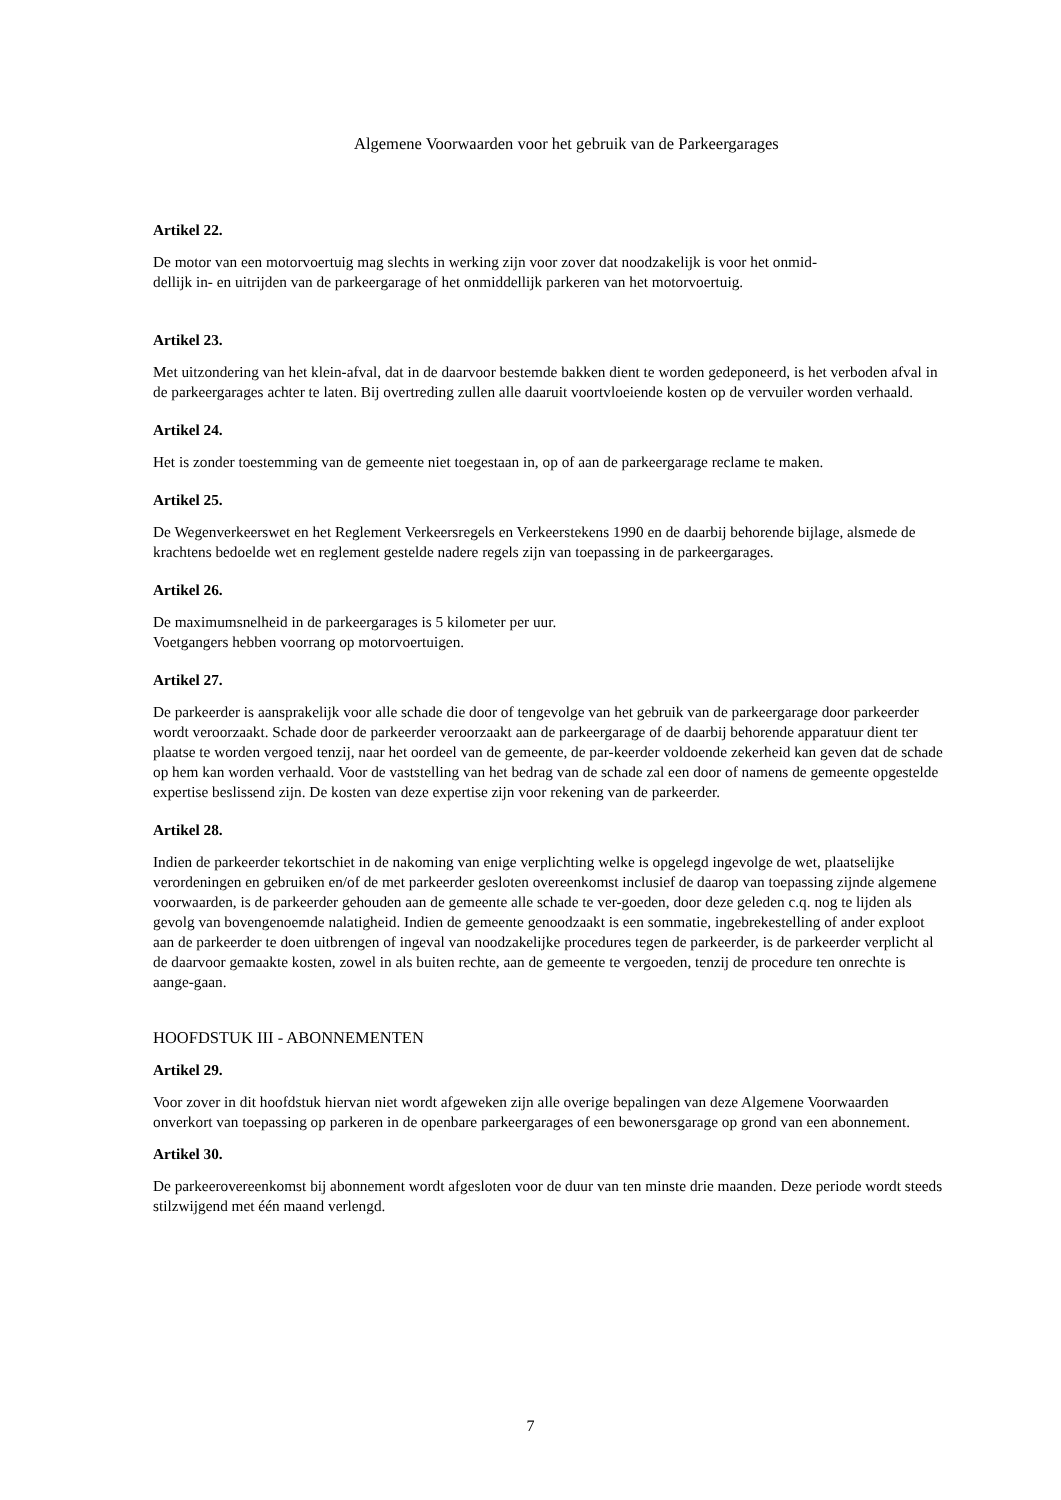Algemene Voorwaarden voor het gebruik van de Parkeergarages
Artikel 22.
De motor van een motorvoertuig mag slechts in werking zijn voor zover dat noodzakelijk is voor het onmid-
dellijk in- en uitrijden van de parkeergarage of het onmiddellijk parkeren van het motorvoertuig.
Artikel 23.
Met uitzondering van het klein-afval, dat in de daarvoor bestemde bakken dient te worden gedeponeerd, is het verboden afval in de parkeergarages achter te laten. Bij overtreding zullen alle daaruit voortvloeiende kosten op de vervuiler worden verhaald.
Artikel 24.
Het is zonder toestemming van de gemeente niet toegestaan in, op of aan de parkeergarage reclame te maken.
Artikel 25.
De Wegenverkeerswet en het Reglement Verkeersregels en Verkeerstekens 1990 en de daarbij behorende bijlage, alsmede de krachtens bedoelde wet en reglement gestelde nadere regels zijn van toepassing in de parkeergarages.
Artikel 26.
De maximumsnelheid in de parkeergarages is 5 kilometer per uur.
Voetgangers hebben voorrang op motorvoertuigen.
Artikel 27.
De parkeerder is aansprakelijk voor alle schade die door of tengevolge van het gebruik van de parkeergarage door parkeerder wordt veroorzaakt. Schade door de parkeerder veroorzaakt aan de parkeergarage of de daarbij behorende apparatuur dient ter plaatse te worden vergoed tenzij, naar het oordeel van de gemeente, de par-keerder voldoende zekerheid kan geven dat de schade op hem kan worden verhaald. Voor de vaststelling van het bedrag van de schade zal een door of namens de gemeente opgestelde expertise beslissend zijn. De kosten van deze expertise zijn voor rekening van de parkeerder.
Artikel 28.
Indien de parkeerder tekortschiet in de nakoming van enige verplichting welke is opgelegd ingevolge de wet, plaatselijke verordeningen en gebruiken en/of de met parkeerder gesloten overeenkomst inclusief de daarop van toepassing zijnde algemene voorwaarden, is de parkeerder gehouden aan de gemeente alle schade te ver-goeden, door deze geleden c.q. nog te lijden als gevolg van bovengenoemde nalatigheid. Indien de gemeente genoodzaakt is een sommatie, ingebrekestelling of ander exploot aan de parkeerder te doen uitbrengen of ingeval van noodzakelijke procedures tegen de parkeerder, is de parkeerder verplicht al de daarvoor gemaakte kosten, zowel in als buiten rechte, aan de gemeente te vergoeden, tenzij de procedure ten onrechte is aange-gaan.
HOOFDSTUK III - ABONNEMENTEN
Artikel 29.
Voor zover in dit hoofdstuk hiervan niet wordt afgeweken zijn alle overige bepalingen van deze Algemene Voorwaarden onverkort van toepassing op parkeren in de openbare parkeergarages of een bewonersgarage op grond van een abonnement.
Artikel 30.
De parkeerovereenkomst bij abonnement wordt afgesloten voor de duur van ten minste drie maanden. Deze periode wordt steeds stilzwijgend met één maand verlengd.
7